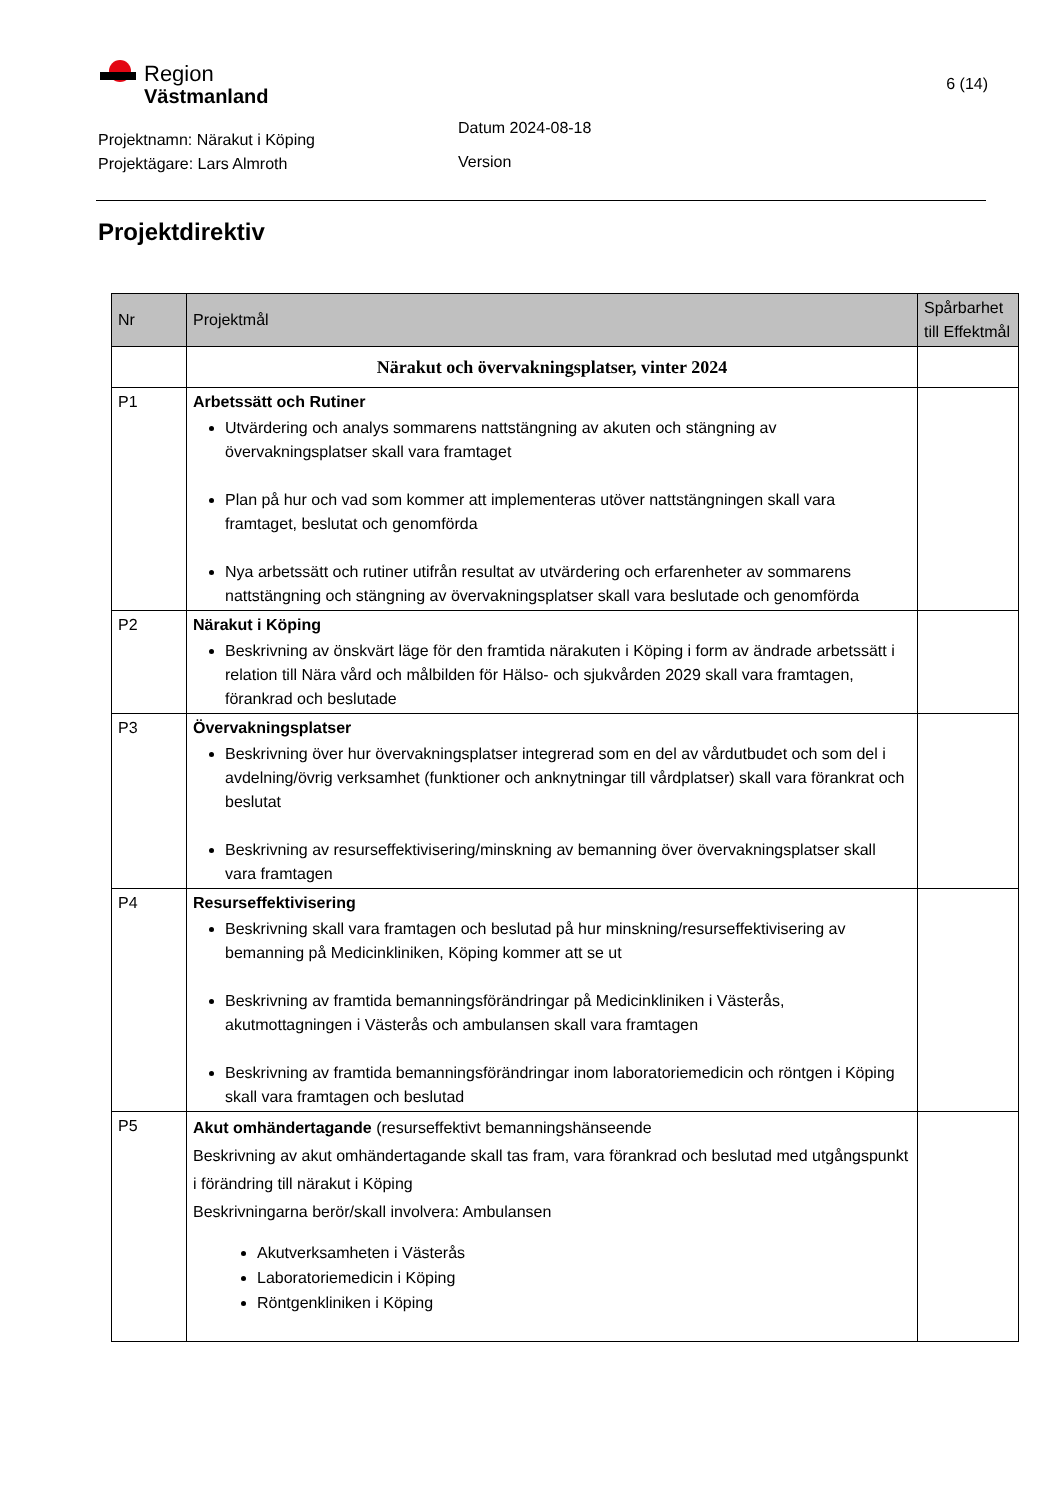Region
Västmanland
6 (14)
Projektnamn: Närakut i Köping
Projektägare: Lars Almroth
Datum 2024-08-18
Version
Projektdirektiv
| Nr | Projektmål | Spårbarhet till Effektmål |
| --- | --- | --- |
| | Närakut och övervakningsplatser, vinter 2024 | |
| P1 | Arbetssätt och Rutiner Utvärdering och analys sommarens nattstängning av akuten och stängning av övervakningsplatser skall vara framtaget Plan på hur och vad som kommer att implementeras utöver nattstängningen skall vara framtaget, beslutat och genomförda Nya arbetssätt och rutiner utifrån resultat av utvärdering och erfarenheter av sommarens nattstängning och stängning av övervakningsplatser skall vara beslutade och genomförda | |
| P2 | Närakut i Köping Beskrivning av önskvärt läge för den framtida närakuten i Köping i form av ändrade arbetssätt i relation till Nära vård och målbilden för Hälso- och sjukvården 2029 skall vara framtagen, förankrad och beslutade | |
| P3 | Övervakningsplatser Beskrivning över hur övervakningsplatser integrerad som en del av vårdutbudet och som del i avdelning/övrig verksamhet (funktioner och anknytningar till vårdplatser) skall vara förankrat och beslutat Beskrivning av resurseffektivisering/minskning av bemanning över övervakningsplatser skall vara framtagen | |
| P4 | Resurseffektivisering Beskrivning skall vara framtagen och beslutad på hur minskning/resurseffektivisering av bemanning på Medicinkliniken, Köping kommer att se ut Beskrivning av framtida bemanningsförändringar på Medicinkliniken i Västerås, akutmottagningen i Västerås och ambulansen skall vara framtagen Beskrivning av framtida bemanningsförändringar inom laboratoriemedicin och röntgen i Köping skall vara framtagen och beslutad | |
| P5 | Akut omhändertagande (resurseffektivt bemanningshänseende Beskrivning av akut omhändertagande skall tas fram, vara förankrad och beslutad med utgångspunkt i förändring till närakut i Köping Beskrivningarna berör/skall involvera: Ambulansen Akutverksamheten i Västerås Laboratoriemedicin i Köping Röntgenkliniken i Köping | |